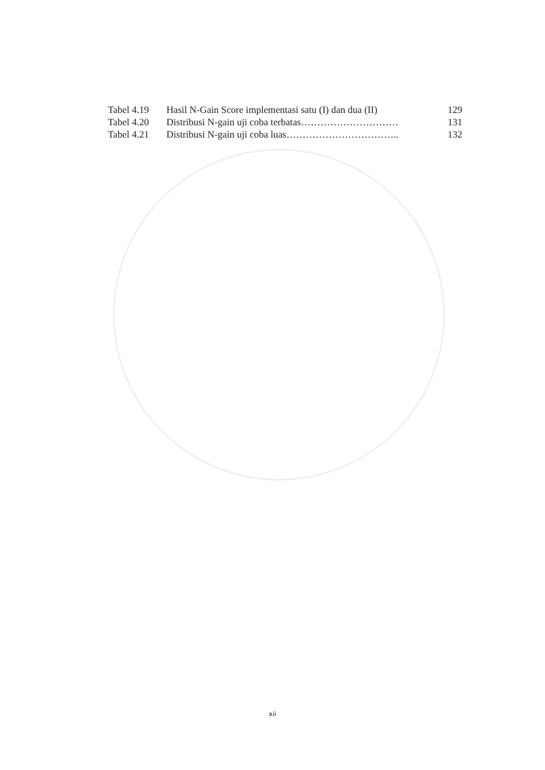| Tabel 4.19 | Hasil N-Gain Score implementasi satu (I) dan dua (II) | 129 |
| Tabel 4.20 | Distribusi N-gain uji coba terbatas………………………… | 131 |
| Tabel 4.21 | Distribusi N-gain uji coba luas…………………………….. | 132 |
xii